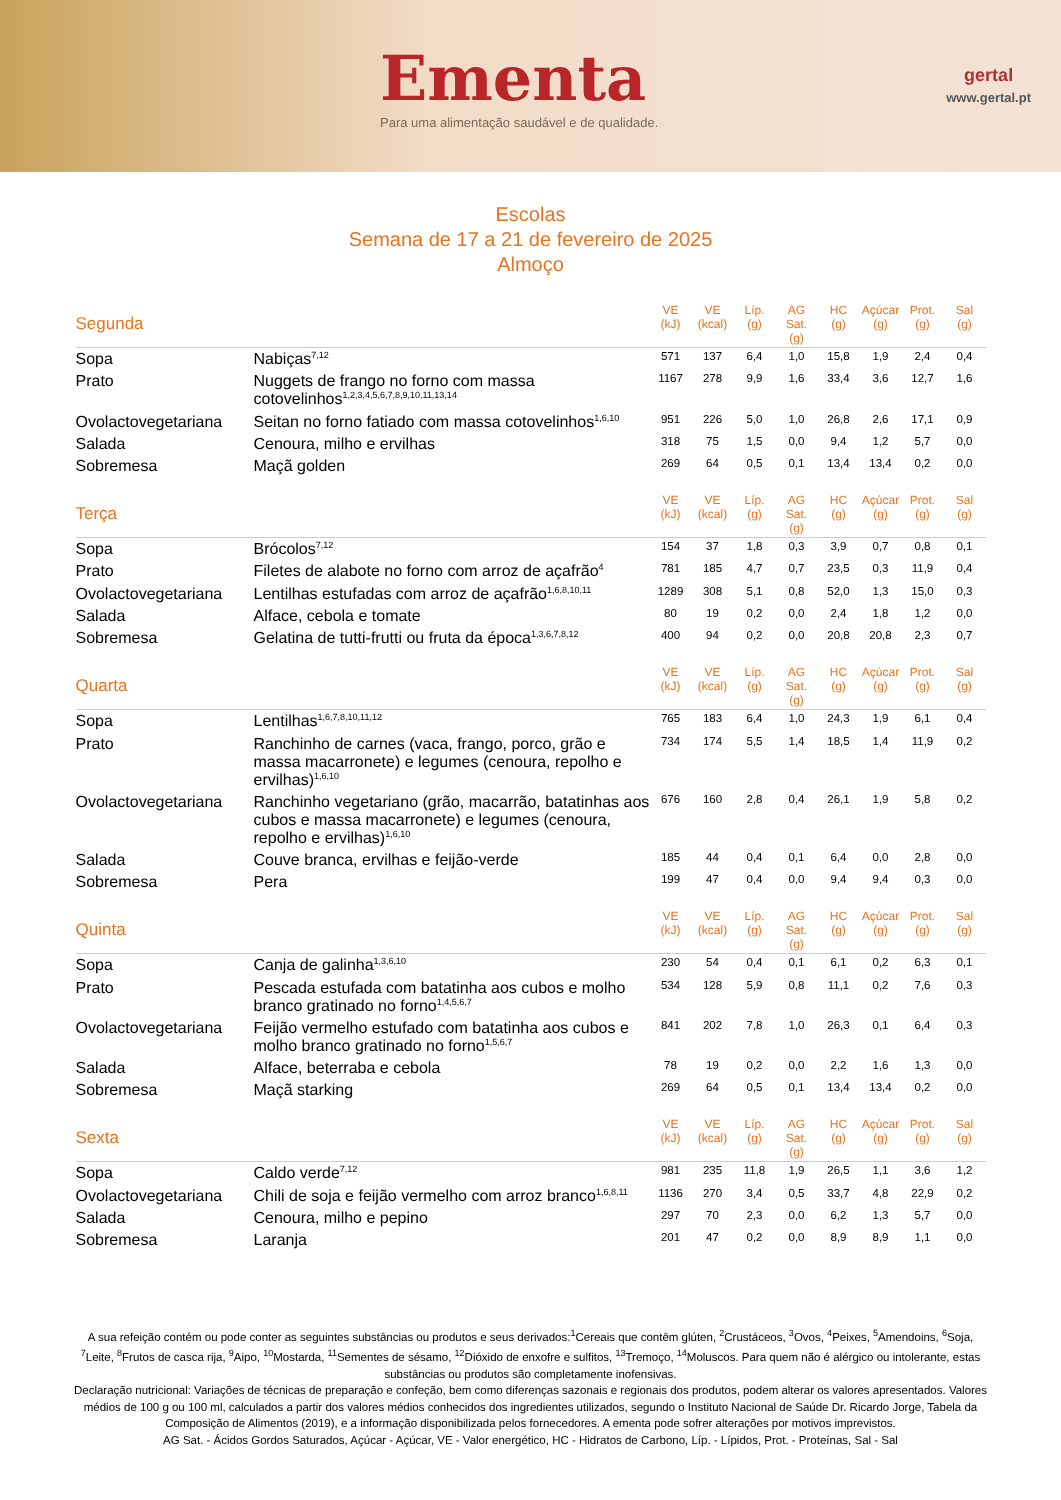Ementa
Para uma alimentação saudável e de qualidade.
gertal
www.gertal.pt
Escolas
Semana de 17 a 21 de fevereiro de 2025
Almoço
| Segunda | | VE (kJ) | VE (kcal) | Líp. (g) | AG Sat. (g) | HC (g) | Açúcar (g) | Prot. (g) | Sal (g) |
| --- | --- | --- | --- | --- | --- | --- | --- | --- | --- |
| Sopa | Nabiças<sup>7,12</sup> | 571 | 137 | 6,4 | 1,0 | 15,8 | 1,9 | 2,4 | 0,4 |
| Prato | Nuggets de frango no forno com massa cotovelinhos<sup>1,2,3,4,5,6,7,8,9,10,11,13,14</sup> | 1167 | 278 | 9,9 | 1,6 | 33,4 | 3,6 | 12,7 | 1,6 |
| Ovolactovegetariana | Seitan no forno fatiado com massa cotovelinhos<sup>1,6,10</sup> | 951 | 226 | 5,0 | 1,0 | 26,8 | 2,6 | 17,1 | 0,9 |
| Salada | Cenoura, milho e ervilhas | 318 | 75 | 1,5 | 0,0 | 9,4 | 1,2 | 5,7 | 0,0 |
| Sobremesa | Maçã golden | 269 | 64 | 0,5 | 0,1 | 13,4 | 13,4 | 0,2 | 0,0 |
| Terça | | VE (kJ) | VE (kcal) | Líp. (g) | AG Sat. (g) | HC (g) | Açúcar (g) | Prot. (g) | Sal (g) |
| --- | --- | --- | --- | --- | --- | --- | --- | --- | --- |
| Sopa | Brócolos<sup>7,12</sup> | 154 | 37 | 1,8 | 0,3 | 3,9 | 0,7 | 0,8 | 0,1 |
| Prato | Filetes de alabote no forno com arroz de açafrão<sup>4</sup> | 781 | 185 | 4,7 | 0,7 | 23,5 | 0,3 | 11,9 | 0,4 |
| Ovolactovegetariana | Lentilhas estufadas com arroz de açafrão<sup>1,6,8,10,11</sup> | 1289 | 308 | 5,1 | 0,8 | 52,0 | 1,3 | 15,0 | 0,3 |
| Salada | Alface, cebola e tomate | 80 | 19 | 0,2 | 0,0 | 2,4 | 1,8 | 1,2 | 0,0 |
| Sobremesa | Gelatina de tutti-frutti ou fruta da época<sup>1,3,6,7,8,12</sup> | 400 | 94 | 0,2 | 0,0 | 20,8 | 20,8 | 2,3 | 0,7 |
| Quarta | | VE (kJ) | VE (kcal) | Líp. (g) | AG Sat. (g) | HC (g) | Açúcar (g) | Prot. (g) | Sal (g) |
| --- | --- | --- | --- | --- | --- | --- | --- | --- | --- |
| Sopa | Lentilhas<sup>1,6,7,8,10,11,12</sup> | 765 | 183 | 6,4 | 1,0 | 24,3 | 1,9 | 6,1 | 0,4 |
| Prato | Ranchinho de carnes (vaca, frango, porco, grão e massa macarronete) e legumes (cenoura, repolho e ervilhas)<sup>1,6,10</sup> | 734 | 174 | 5,5 | 1,4 | 18,5 | 1,4 | 11,9 | 0,2 |
| Ovolactovegetariana | Ranchinho vegetariano (grão, macarrão, batatinhas aos cubos e massa macarronete) e legumes (cenoura, repolho e ervilhas)<sup>1,6,10</sup> | 676 | 160 | 2,8 | 0,4 | 26,1 | 1,9 | 5,8 | 0,2 |
| Salada | Couve branca, ervilhas e feijão-verde | 185 | 44 | 0,4 | 0,1 | 6,4 | 0,0 | 2,8 | 0,0 |
| Sobremesa | Pera | 199 | 47 | 0,4 | 0,0 | 9,4 | 9,4 | 0,3 | 0,0 |
| Quinta | | VE (kJ) | VE (kcal) | Líp. (g) | AG Sat. (g) | HC (g) | Açúcar (g) | Prot. (g) | Sal (g) |
| --- | --- | --- | --- | --- | --- | --- | --- | --- | --- |
| Sopa | Canja de galinha<sup>1,3,6,10</sup> | 230 | 54 | 0,4 | 0,1 | 6,1 | 0,2 | 6,3 | 0,1 |
| Prato | Pescada estufada com batatinha aos cubos e molho branco gratinado no forno<sup>1,4,5,6,7</sup> | 534 | 128 | 5,9 | 0,8 | 11,1 | 0,2 | 7,6 | 0,3 |
| Ovolactovegetariana | Feijão vermelho estufado com batatinha aos cubos e molho branco gratinado no forno<sup>1,5,6,7</sup> | 841 | 202 | 7,8 | 1,0 | 26,3 | 0,1 | 6,4 | 0,3 |
| Salada | Alface, beterraba e cebola | 78 | 19 | 0,2 | 0,0 | 2,2 | 1,6 | 1,3 | 0,0 |
| Sobremesa | Maçã starking | 269 | 64 | 0,5 | 0,1 | 13,4 | 13,4 | 0,2 | 0,0 |
| Sexta | | VE (kJ) | VE (kcal) | Líp. (g) | AG Sat. (g) | HC (g) | Açúcar (g) | Prot. (g) | Sal (g) |
| --- | --- | --- | --- | --- | --- | --- | --- | --- | --- |
| Sopa | Caldo verde<sup>7,12</sup> | 981 | 235 | 11,8 | 1,9 | 26,5 | 1,1 | 3,6 | 1,2 |
| Ovolactovegetariana | Chili de soja e feijão vermelho com arroz branco<sup>1,6,8,11</sup> | 1136 | 270 | 3,4 | 0,5 | 33,7 | 4,8 | 22,9 | 0,2 |
| Salada | Cenoura, milho e pepino | 297 | 70 | 2,3 | 0,0 | 6,2 | 1,3 | 5,7 | 0,0 |
| Sobremesa | Laranja | 201 | 47 | 0,2 | 0,0 | 8,9 | 8,9 | 1,1 | 0,0 |
A sua refeição contém ou pode conter as seguintes substâncias ou produtos e seus derivados:<sup>1</sup>Cereais que contêm glúten, <sup>2</sup>Crustáceos, <sup>3</sup>Ovos, <sup>4</sup>Peixes, <sup>5</sup>Amendoins, <sup>6</sup>Soja, <sup>7</sup>Leite, <sup>8</sup>Frutos de casca rija, <sup>9</sup>Aipo, <sup>10</sup>Mostarda, <sup>11</sup>Sementes de sésamo, <sup>12</sup>Dióxido de enxofre e sulfitos, <sup>13</sup>Tremoço, <sup>14</sup>Moluscos. Para quem não é alérgico ou intolerante, estas substâncias ou produtos são completamente inofensivas.
Declaração nutricional: Variações de técnicas de preparação e confeção, bem como diferenças sazonais e regionais dos produtos, podem alterar os valores apresentados. Valores médios de 100 g ou 100 ml, calculados a partir dos valores médios conhecidos dos ingredientes utilizados, segundo o Instituto Nacional de Saúde Dr. Ricardo Jorge, Tabela da Composição de Alimentos (2019), e a informação disponibilizada pelos fornecedores. A ementa pode sofrer alterações por motivos imprevistos.
AG Sat. - Ácidos Gordos Saturados, Açúcar - Açúcar, VE - Valor energético, HC - Hidratos de Carbono, Líp. - Lípidos, Prot. - Proteínas, Sal - Sal